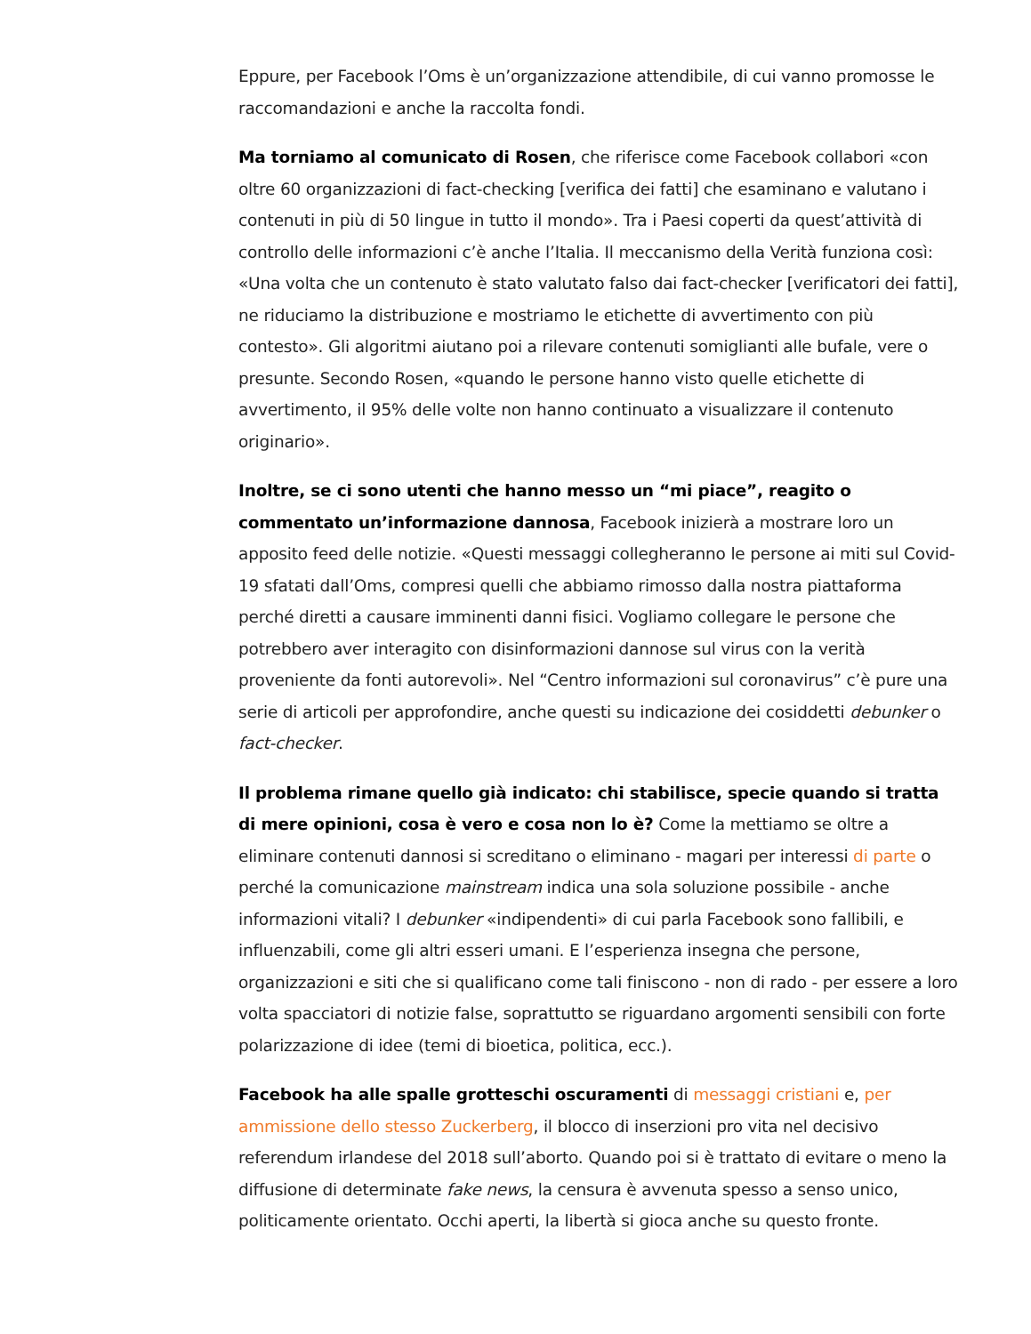Eppure, per Facebook l’Oms è un’organizzazione attendibile, di cui vanno promosse le raccomandazioni e anche la raccolta fondi.
Ma torniamo al comunicato di Rosen, che riferisce come Facebook collabori «con oltre 60 organizzazioni di fact-checking [verifica dei fatti] che esaminano e valutano i contenuti in più di 50 lingue in tutto il mondo». Tra i Paesi coperti da quest’attività di controllo delle informazioni c’è anche l’Italia. Il meccanismo della Verità funziona così: «Una volta che un contenuto è stato valutato falso dai fact-checker [verificatori dei fatti], ne riduciamo la distribuzione e mostriamo le etichette di avvertimento con più contesto». Gli algoritmi aiutano poi a rilevare contenuti somiglianti alle bufale, vere o presunte. Secondo Rosen, «quando le persone hanno visto quelle etichette di avvertimento, il 95% delle volte non hanno continuato a visualizzare il contenuto originario».
Inoltre, se ci sono utenti che hanno messo un “mi piace”, reagito o commentato un’informazione dannosa, Facebook inizierà a mostrare loro un apposito feed delle notizie. «Questi messaggi collegheranno le persone ai miti sul Covid-19 sfatati dall’Oms, compresi quelli che abbiamo rimosso dalla nostra piattaforma perché diretti a causare imminenti danni fisici. Vogliamo collegare le persone che potrebbero aver interagito con disinformazioni dannose sul virus con la verità proveniente da fonti autorevoli». Nel “Centro informazioni sul coronavirus” c’è pure una serie di articoli per approfondire, anche questi su indicazione dei cosiddetti debunker o fact-checker.
Il problema rimane quello già indicato: chi stabilisce, specie quando si tratta di mere opinioni, cosa è vero e cosa non lo è? Come la mettiamo se oltre a eliminare contenuti dannosi si screditano o eliminano - magari per interessi di parte o perché la comunicazione mainstream indica una sola soluzione possibile - anche informazioni vitali? I debunker «indipendenti» di cui parla Facebook sono fallibili, e influenzabili, come gli altri esseri umani. E l’esperienza insegna che persone, organizzazioni e siti che si qualificano come tali finiscono - non di rado - per essere a loro volta spacciatori di notizie false, soprattutto se riguardano argomenti sensibili con forte polarizzazione di idee (temi di bioetica, politica, ecc.).
Facebook ha alle spalle grotteschi oscuramenti di messaggi cristiani e, per ammissione dello stesso Zuckerberg, il blocco di inserzioni pro vita nel decisivo referendum irlandese del 2018 sull’aborto. Quando poi si è trattato di evitare o meno la diffusione di determinate fake news, la censura è avvenuta spesso a senso unico, politicamente orientato. Occhi aperti, la libertà si gioca anche su questo fronte.